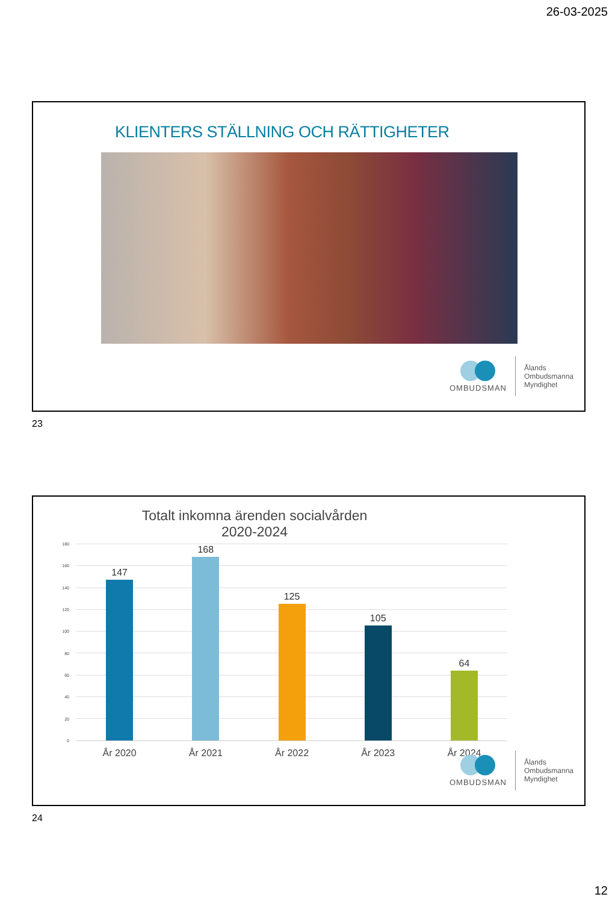26-03-2025
KLIENTERS STÄLLNING OCH RÄTTIGHETER
OMBUDSMAN
Ålands
Ombudsmanna
Myndighet
23
Totalt inkomna ärenden socialvården 2020-2024
180
160
140
120
100
80
60
40
20
0
147 168 125 105 64
År 2020 År 2021 År 2022 År 2023 År 2024
OMBUDSMAN
Ålands
Ombudsmanna
Myndighet
24
12